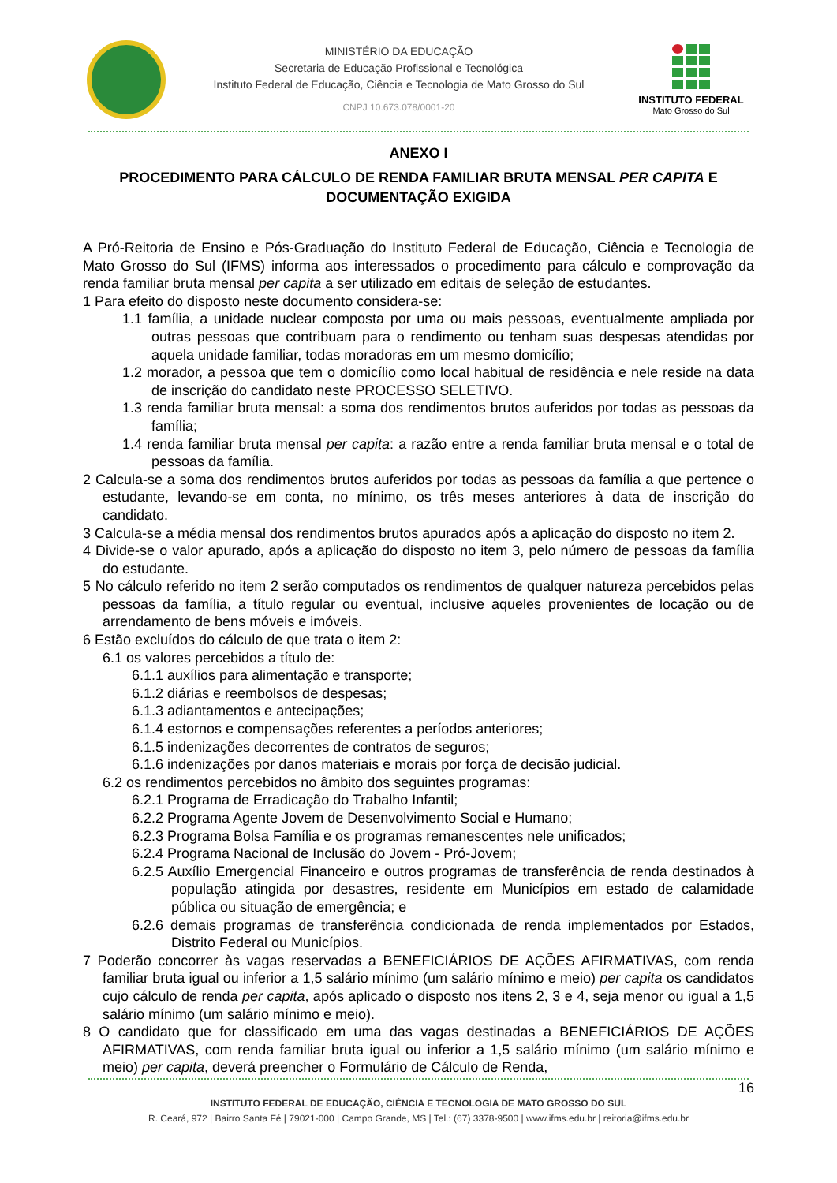MINISTÉRIO DA EDUCAÇÃO
Secretaria de Educação Profissional e Tecnológica
Instituto Federal de Educação, Ciência e Tecnologia de Mato Grosso do Sul
CNPJ 10.673.078/0001-20
INSTITUTO FEDERAL
Mato Grosso do Sul
ANEXO I
PROCEDIMENTO PARA CÁLCULO DE RENDA FAMILIAR BRUTA MENSAL PER CAPITA E DOCUMENTAÇÃO EXIGIDA
A Pró-Reitoria de Ensino e Pós-Graduação do Instituto Federal de Educação, Ciência e Tecnologia de Mato Grosso do Sul (IFMS) informa aos interessados o procedimento para cálculo e comprovação da renda familiar bruta mensal per capita a ser utilizado em editais de seleção de estudantes.
1 Para efeito do disposto neste documento considera-se:
1.1 família, a unidade nuclear composta por uma ou mais pessoas, eventualmente ampliada por outras pessoas que contribuam para o rendimento ou tenham suas despesas atendidas por aquela unidade familiar, todas moradoras em um mesmo domicílio;
1.2 morador, a pessoa que tem o domicílio como local habitual de residência e nele reside na data de inscrição do candidato neste PROCESSO SELETIVO.
1.3 renda familiar bruta mensal: a soma dos rendimentos brutos auferidos por todas as pessoas da família;
1.4 renda familiar bruta mensal per capita: a razão entre a renda familiar bruta mensal e o total de pessoas da família.
2 Calcula-se a soma dos rendimentos brutos auferidos por todas as pessoas da família a que pertence o estudante, levando-se em conta, no mínimo, os três meses anteriores à data de inscrição do candidato.
3 Calcula-se a média mensal dos rendimentos brutos apurados após a aplicação do disposto no item 2.
4 Divide-se o valor apurado, após a aplicação do disposto no item 3, pelo número de pessoas da família do estudante.
5 No cálculo referido no item 2 serão computados os rendimentos de qualquer natureza percebidos pelas pessoas da família, a título regular ou eventual, inclusive aqueles provenientes de locação ou de arrendamento de bens móveis e imóveis.
6 Estão excluídos do cálculo de que trata o item 2:
6.1 os valores percebidos a título de:
6.1.1 auxílios para alimentação e transporte;
6.1.2 diárias e reembolsos de despesas;
6.1.3 adiantamentos e antecipações;
6.1.4 estornos e compensações referentes a períodos anteriores;
6.1.5 indenizações decorrentes de contratos de seguros;
6.1.6 indenizações por danos materiais e morais por força de decisão judicial.
6.2 os rendimentos percebidos no âmbito dos seguintes programas:
6.2.1 Programa de Erradicação do Trabalho Infantil;
6.2.2 Programa Agente Jovem de Desenvolvimento Social e Humano;
6.2.3 Programa Bolsa Família e os programas remanescentes nele unificados;
6.2.4 Programa Nacional de Inclusão do Jovem - Pró-Jovem;
6.2.5 Auxílio Emergencial Financeiro e outros programas de transferência de renda destinados à população atingida por desastres, residente em Municípios em estado de calamidade pública ou situação de emergência; e
6.2.6 demais programas de transferência condicionada de renda implementados por Estados, Distrito Federal ou Municípios.
7 Poderão concorrer às vagas reservadas a BENEFICIÁRIOS DE AÇÕES AFIRMATIVAS, com renda familiar bruta igual ou inferior a 1,5 salário mínimo (um salário mínimo e meio) per capita os candidatos cujo cálculo de renda per capita, após aplicado o disposto nos itens 2, 3 e 4, seja menor ou igual a 1,5 salário mínimo (um salário mínimo e meio).
8 O candidato que for classificado em uma das vagas destinadas a BENEFICIÁRIOS DE AÇÕES AFIRMATIVAS, com renda familiar bruta igual ou inferior a 1,5 salário mínimo (um salário mínimo e meio) per capita, deverá preencher o Formulário de Cálculo de Renda,
16
INSTITUTO FEDERAL DE EDUCAÇÃO, CIÊNCIA E TECNOLOGIA DE MATO GROSSO DO SUL
R. Ceará, 972 | Bairro Santa Fé | 79021-000 | Campo Grande, MS | Tel.: (67) 3378-9500 | www.ifms.edu.br | reitoria@ifms.edu.br